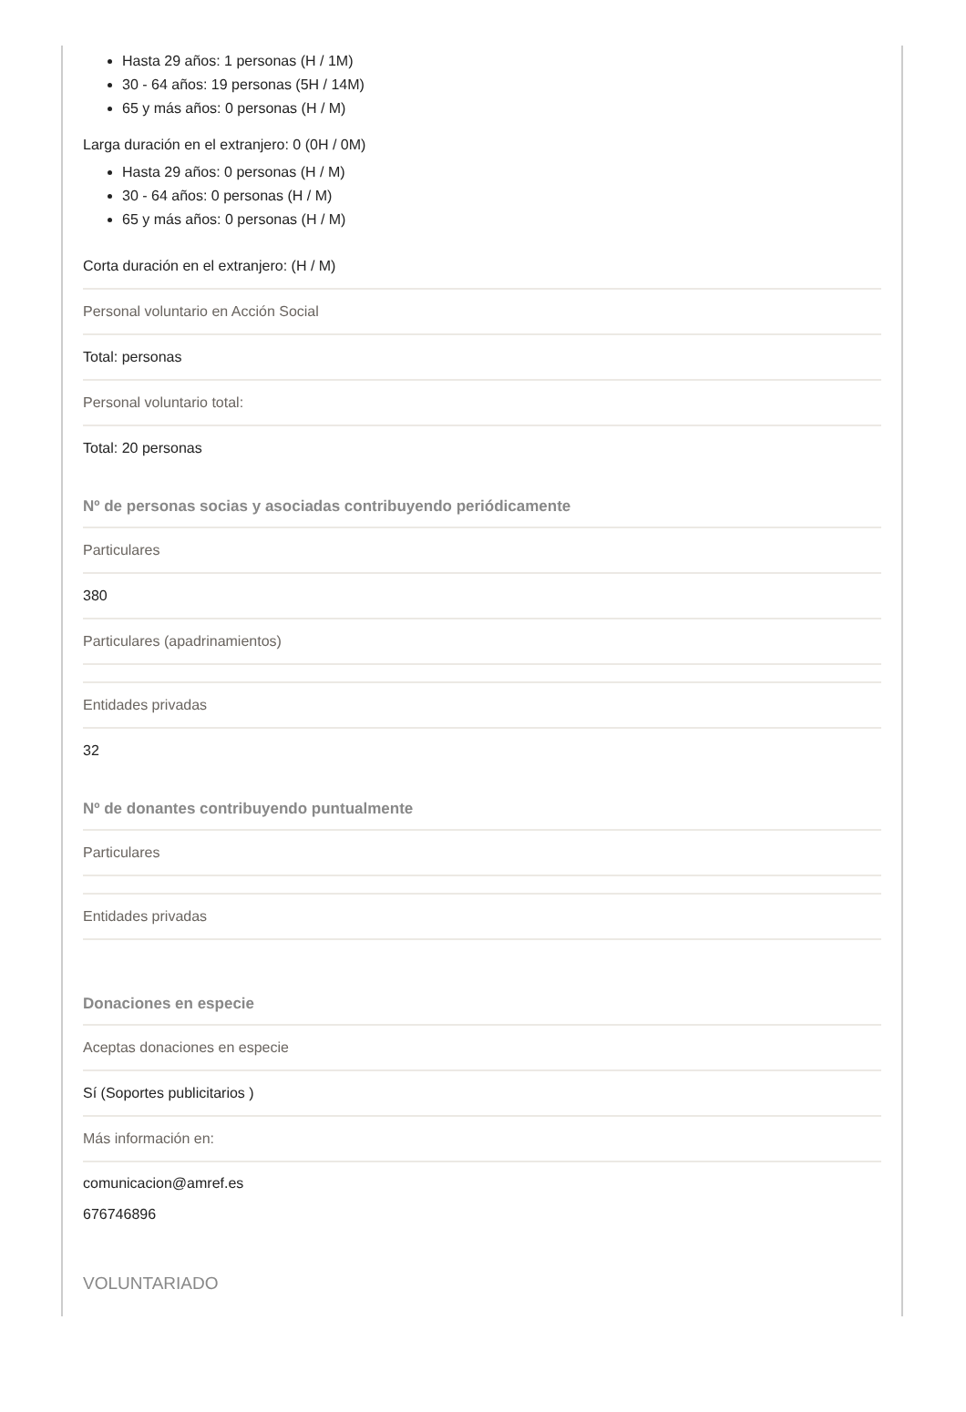Hasta 29 años: 1 personas (H / 1M)
30 - 64 años: 19 personas (5H / 14M)
65 y más años: 0 personas (H / M)
Larga duración en el extranjero: 0 (0H / 0M)
Hasta 29 años: 0 personas (H / M)
30 - 64 años: 0 personas (H / M)
65 y más años: 0 personas (H / M)
Corta duración en el extranjero: (H / M)
Personal voluntario en Acción Social
Total: personas
Personal voluntario total:
Total: 20 personas
Nº de personas socias y asociadas contribuyendo periódicamente
Particulares
380
Particulares (apadrinamientos)
Entidades privadas
32
Nº de donantes contribuyendo puntualmente
Particulares
Entidades privadas
Donaciones en especie
Aceptas donaciones en especie
Sí (Soportes publicitarios )
Más información en:
comunicacion@amref.es
676746896
VOLUNTARIADO